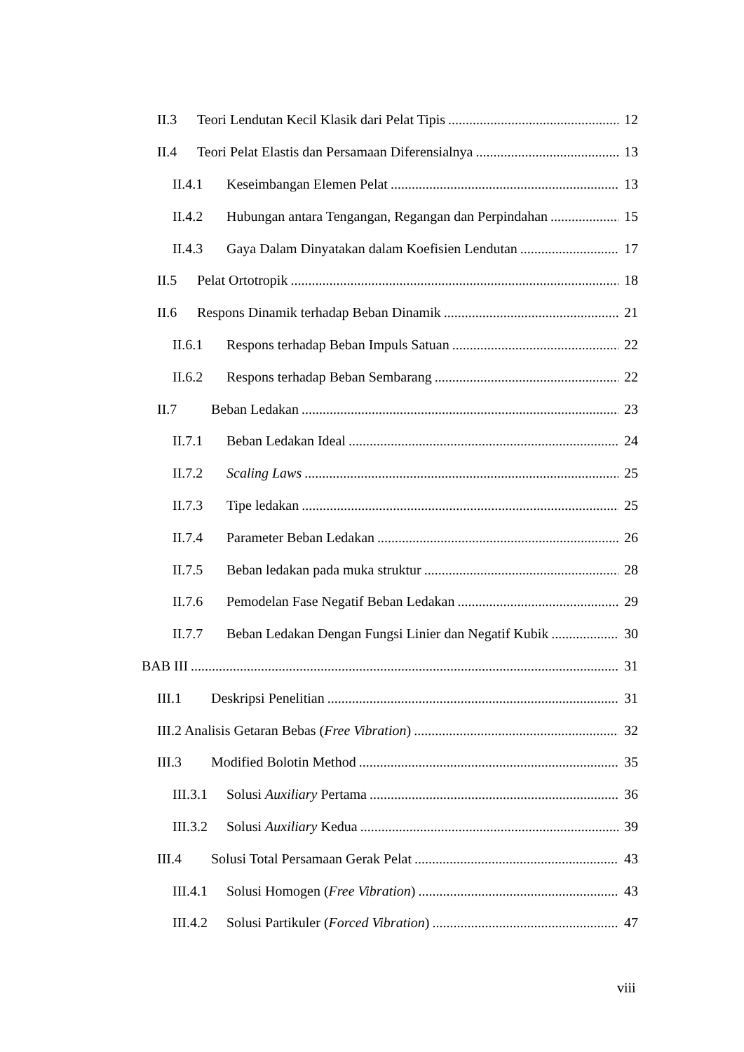II.3 Teori Lendutan Kecil Klasik dari Pelat Tipis 12
II.4 Teori Pelat Elastis dan Persamaan Diferensialnya 13
II.4.1 Keseimbangan Elemen Pelat 13
II.4.2 Hubungan antara Tengangan, Regangan dan Perpindahan 15
II.4.3 Gaya Dalam Dinyatakan dalam Koefisien Lendutan 17
II.5 Pelat Ortotropik 18
II.6 Respons Dinamik terhadap Beban Dinamik 21
II.6.1 Respons terhadap Beban Impuls Satuan 22
II.6.2 Respons terhadap Beban Sembarang 22
II.7 Beban Ledakan 23
II.7.1 Beban Ledakan Ideal 24
II.7.2 Scaling Laws 25
II.7.3 Tipe ledakan 25
II.7.4 Parameter Beban Ledakan 26
II.7.5 Beban ledakan pada muka struktur 28
II.7.6 Pemodelan Fase Negatif Beban Ledakan 29
II.7.7 Beban Ledakan Dengan Fungsi Linier dan Negatif Kubik 30
BAB III 31
III.1 Deskripsi Penelitian 31
III.2 Analisis Getaran Bebas (Free Vibration) 32
III.3 Modified Bolotin Method 35
III.3.1 Solusi Auxiliary Pertama 36
III.3.2 Solusi Auxiliary Kedua 39
III.4 Solusi Total Persamaan Gerak Pelat 43
III.4.1 Solusi Homogen (Free Vibration) 43
III.4.2 Solusi Partikuler (Forced Vibration) 47
viii